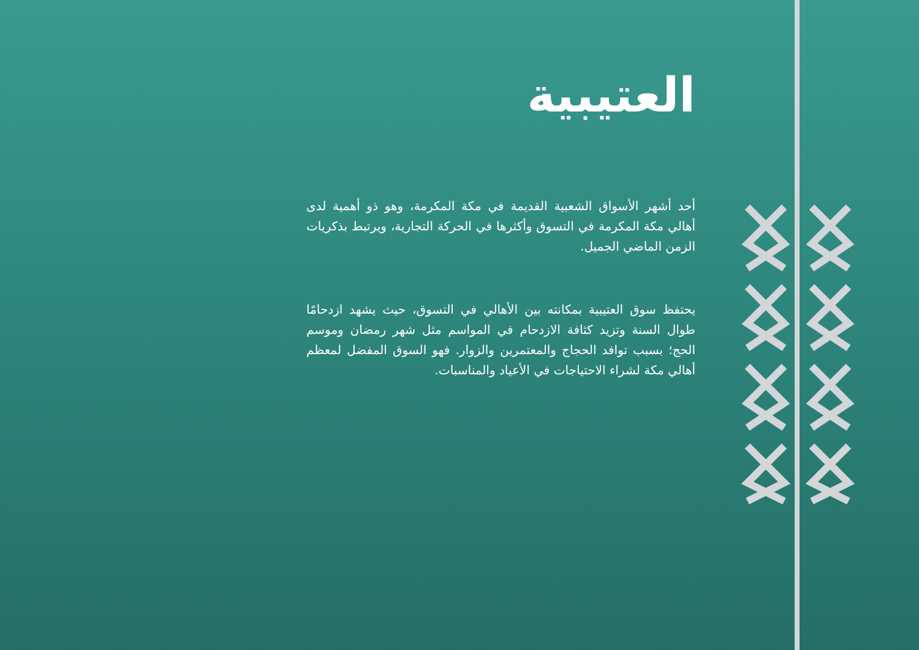العتيبية
أحد أشهر الأسواق الشعبية القديمة في مكة المكرمة، وهو ذو أهمية لدى أهالي مكة المكرمة في التسوق وأكثرها في الحركة التجارية، ويرتبط بذكريات الزمن الماضي الجميل.
يحتفظ سوق العتيبية بمكانته بين الأهالي في التسوق، حيث يشهد ازدحامًا طوال السنة وتزيد كثافة الازدحام في المواسم مثل شهر رمضان وموسم الحج؛ بسبب توافد الحجاج والمعتمرين والزوار. فهو السوق المفضل لمعظم أهالي مكة لشراء الاحتياجات في الأعياد والمناسبات.